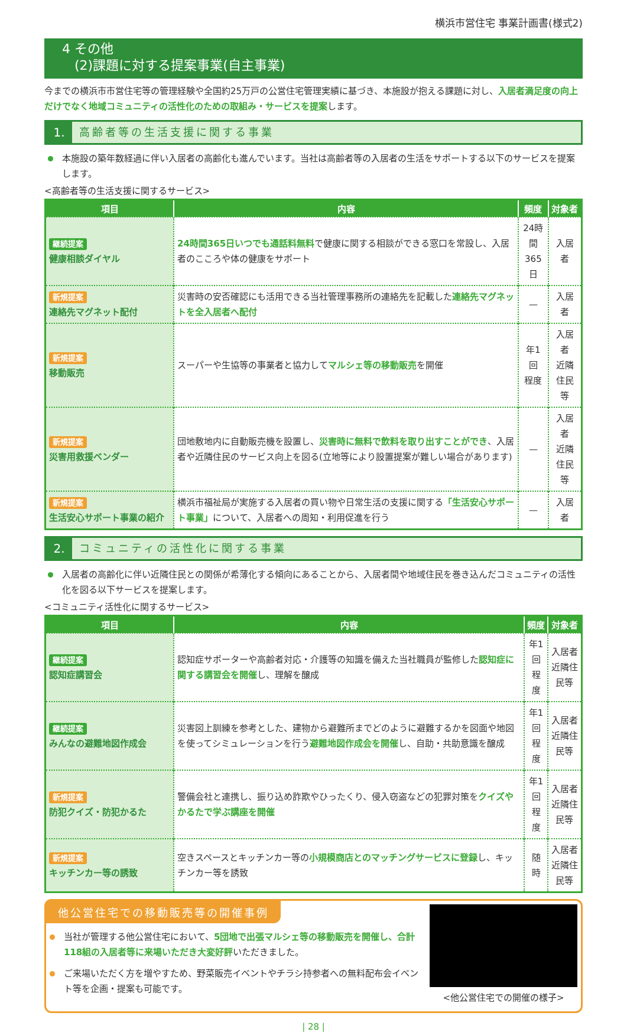横浜市営住宅 事業計画書(様式2)
4 その他
(2)課題に対する提案事業(自主事業)
今までの横浜市市営住宅等の管理経験や全国約25万戸の公営住宅管理実績に基づき、本施設が抱える課題に対し、入居者満足度の向上だけでなく地域コミュニティの活性化のための取組み・サービスを提案します。
1. 高齢者等の生活支援に関する事業
本施設の築年数経過に伴い入居者の高齢化も進んでいます。当社は高齢者等の入居者の生活をサポートする以下のサービスを提案します。
<高齢者等の生活支援に関するサービス>
| 項目 | 内容 | 頻度 | 対象者 |
| --- | --- | --- | --- |
| 継続提案 健康相談ダイヤル | 24時間365日いつでも通話料無料 で健康に関する相談ができる窓口を常設し、入居者のこころや体の健康をサポート | 24時間 365日 | 入居者 |
| 新規提案 連絡先マグネット配付 | 災害時の安否確認にも活用できる当社管理事務所の連絡先を記載した 連絡先マグネットを全入居者へ配付 | — | 入居者 |
| 新規提案 移動販売 | スーパーや生協等の事業者と協力して マルシェ等の移動販売 を開催 | 年1回 程度 | 入居者 近隣住民等 |
| 新規提案 災害用救援ベンダー | 団地敷地内に自動販売機を設置し、 災害時に無料で飲料を取り出すことができ 、入居者や近隣住民のサービス向上を図る(立地等により設置提案が難しい場合があります) | — | 入居者 近隣住民等 |
| 新規提案 生活安心サポート事業の紹介 | 横浜市福祉局が実施する入居者の買い物や日常生活の支援に関する 「生活安心サポート事業」 について、入居者への周知・利用促進を行う | — | 入居者 |
2. コミュニティの活性化に関する事業
入居者の高齢化に伴い近隣住民との関係が希薄化する傾向にあることから、入居者間や地域住民を巻き込んだコミュニティの活性化を図る以下サービスを提案します。
<コミュニティ活性化に関するサービス>
| 項目 | 内容 | 頻度 | 対象者 |
| --- | --- | --- | --- |
| 継続提案 認知症講習会 | 認知症サポーターや高齢者対応・介護等の知識を備えた当社職員が監修した 認知症に関する講習会を開催 し、理解を醸成 | 年1回 程度 | 入居者 近隣住民等 |
| 継続提案 みんなの避難地図作成会 | 災害図上訓練を参考とした、建物から避難所までどのように避難するかを図面や地図を使ってシミュレーションを行う 避難地図作成会を開催 し、自助・共助意識を醸成 | 年1回 程度 | 入居者 近隣住民等 |
| 新規提案 防犯クイズ・防犯かるた | 警備会社と連携し、振り込め詐欺やひったくり、侵入窃盗などの犯罪対策を クイズやかるたで学ぶ講座を開催 | 年1回 程度 | 入居者 近隣住民等 |
| 新規提案 キッチンカー等の誘致 | 空きスペースとキッチンカー等の 小規模商店とのマッチングサービスに登録 し、キッチンカー等を誘致 | 随時 | 入居者 近隣住民等 |
他公営住宅での移動販売等の開催事例
当社が管理する他公営住宅において、5団地で出張マルシェ等の移動販売を開催し、合計118組の入居者等に来場いただき大変好評いただきました。
ご来場いただく方を増やすため、野菜販売イベントやチラシ持参者への無料配布会イベント等を企画・提案も可能です。
<他公営住宅での開催の様子>
| 28 |